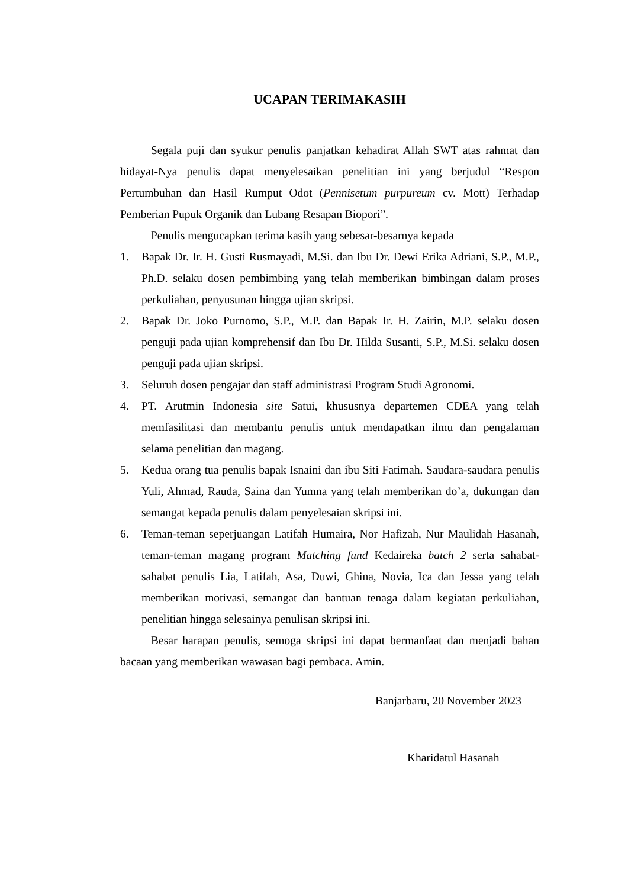UCAPAN TERIMAKASIH
Segala puji dan syukur penulis panjatkan kehadirat Allah SWT atas rahmat dan hidayat-Nya penulis dapat menyelesaikan penelitian ini yang berjudul “Respon Pertumbuhan dan Hasil Rumput Odot (Pennisetum purpureum cv. Mott) Terhadap Pemberian Pupuk Organik dan Lubang Resapan Biopori”.
Penulis mengucapkan terima kasih yang sebesar-besarnya kepada
1. Bapak Dr. Ir. H. Gusti Rusmayadi, M.Si. dan Ibu Dr. Dewi Erika Adriani, S.P., M.P., Ph.D. selaku dosen pembimbing yang telah memberikan bimbingan dalam proses perkuliahan, penyusunan hingga ujian skripsi.
2. Bapak Dr. Joko Purnomo, S.P., M.P. dan Bapak Ir. H. Zairin, M.P. selaku dosen penguji pada ujian komprehensif dan Ibu Dr. Hilda Susanti, S.P., M.Si. selaku dosen penguji pada ujian skripsi.
3. Seluruh dosen pengajar dan staff administrasi Program Studi Agronomi.
4. PT. Arutmin Indonesia site Satui, khususnya departemen CDEA yang telah memfasilitasi dan membantu penulis untuk mendapatkan ilmu dan pengalaman selama penelitian dan magang.
5. Kedua orang tua penulis bapak Isnaini dan ibu Siti Fatimah. Saudara-saudara penulis Yuli, Ahmad, Rauda, Saina dan Yumna yang telah memberikan do’a, dukungan dan semangat kepada penulis dalam penyelesaian skripsi ini.
6. Teman-teman seperjuangan Latifah Humaira, Nor Hafizah, Nur Maulidah Hasanah, teman-teman magang program Matching fund Kedaireka batch 2 serta sahabat-sahabat penulis Lia, Latifah, Asa, Duwi, Ghina, Novia, Ica dan Jessa yang telah memberikan motivasi, semangat dan bantuan tenaga dalam kegiatan perkuliahan, penelitian hingga selesainya penulisan skripsi ini.
Besar harapan penulis, semoga skripsi ini dapat bermanfaat dan menjadi bahan bacaan yang memberikan wawasan bagi pembaca. Amin.
Banjarbaru, 20 November 2023
Kharidatul Hasanah